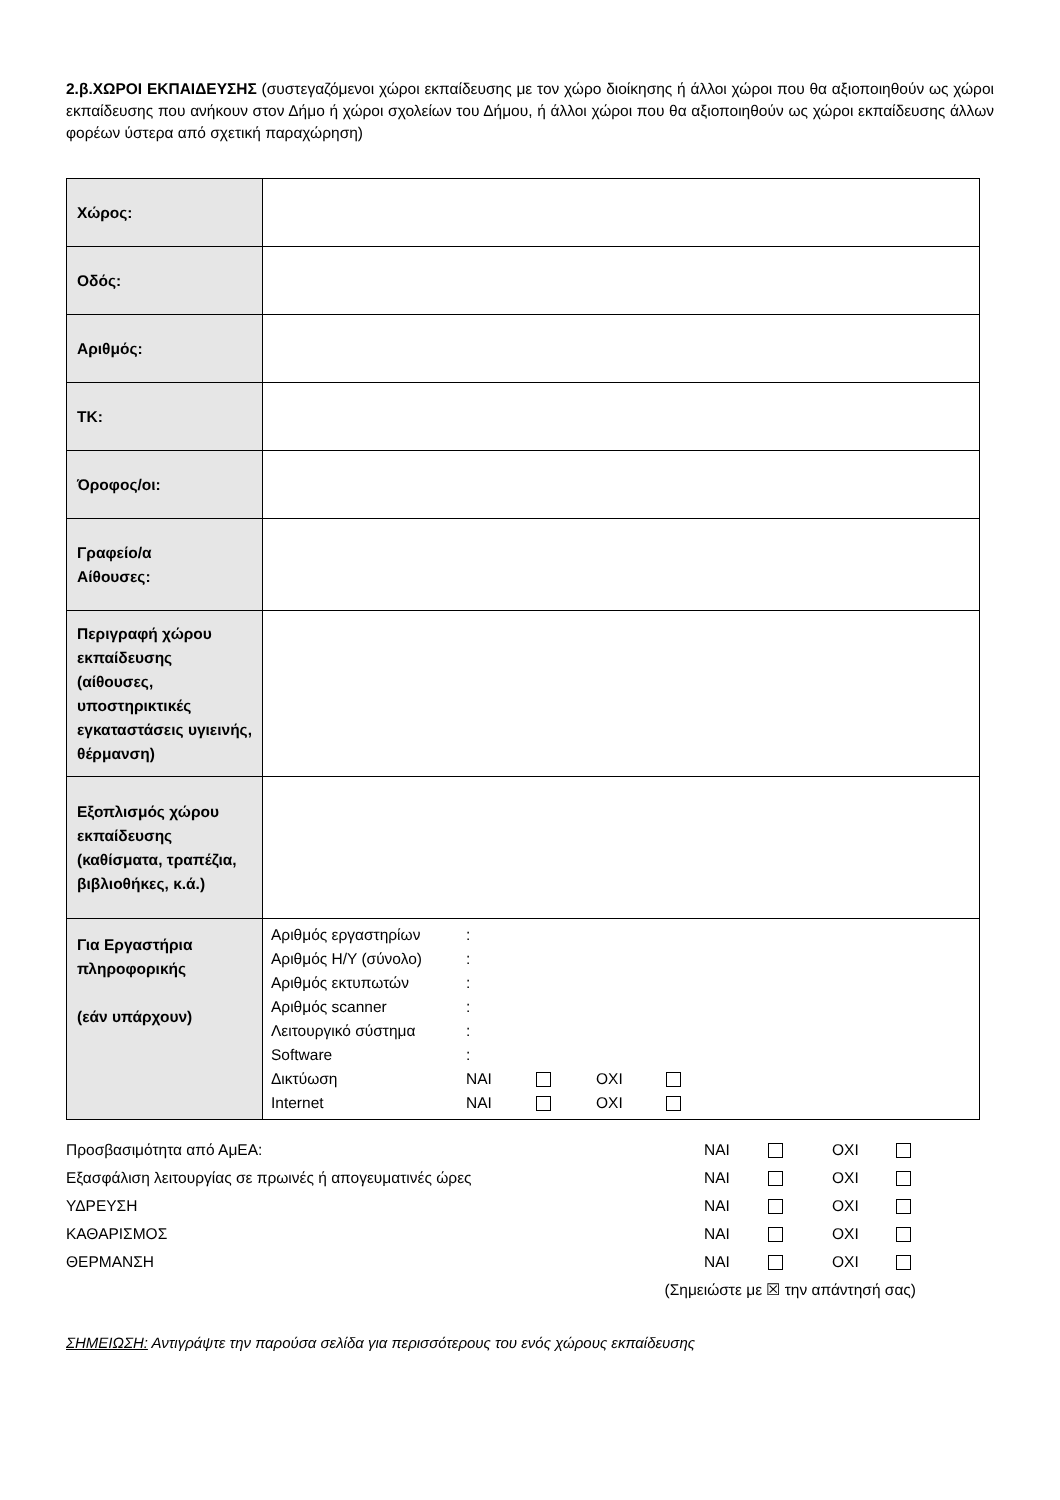2.β.ΧΩΡΟΙ ΕΚΠΑΙΔΕΥΣΗΣ (συστεγαζόμενοι χώροι εκπαίδευσης με τον χώρο διοίκησης ή άλλοι χώροι που θα αξιοποιηθούν ως χώροι εκπαίδευσης που ανήκουν στον Δήμο ή χώροι σχολείων του Δήμου, ή άλλοι χώροι που θα αξιοποιηθούν ως χώροι εκπαίδευσης άλλων φορέων ύστερα από σχετική παραχώρηση)
| Χώρος: | |
| Οδός: | |
| Αριθμός: | |
| ΤΚ: | |
| Όροφος/οι: | |
| Γραφείο/α Αίθουσες: | |
| Περιγραφή χώρου εκπαίδευσης (αίθουσες, υποστηρικτικές εγκαταστάσεις υγιεινής, θέρμανση) | |
| Εξοπλισμός χώρου εκπαίδευσης (καθίσματα, τραπέζια, βιβλιοθήκες, κ.ά.) | |
| Για Εργαστήρια πληροφορικής (εάν υπάρχουν) | / Αριθμός εργαστηρίων / : / / / / / Αριθμός Η/Υ (σύνολο) / : / / / / / Αριθμός εκτυπωτών / : / / / / / Αριθμός scanner / : / / / / / Λειτουργικό σύστημα / : / / / / / Software / : / / / / / Δικτύωση / ΝΑΙ / / ΟΧΙ / / / Internet / ΝΑΙ / / ΟΧΙ / / |
| Προσβασιμότητα από ΑμΕΑ: | ΝΑΙ | | ΟΧΙ | |
| Εξασφάλιση λειτουργίας σε πρωινές ή απογευματινές ώρες | ΝΑΙ | | ΟΧΙ | |
| ΥΔΡΕΥΣΗ | ΝΑΙ | | ΟΧΙ | |
| ΚΑΘΑΡΙΣΜΟΣ | ΝΑΙ | | ΟΧΙ | |
| ΘΕΡΜΑΝΣΗ | ΝΑΙ | | ΟΧΙ | |
| (Σημειώστε με ☒ την απάντησή σας) | | | | |
ΣΗΜΕΙΩΣΗ: Αντιγράψτε την παρούσα σελίδα για περισσότερους του ενός χώρους εκπαίδευσης